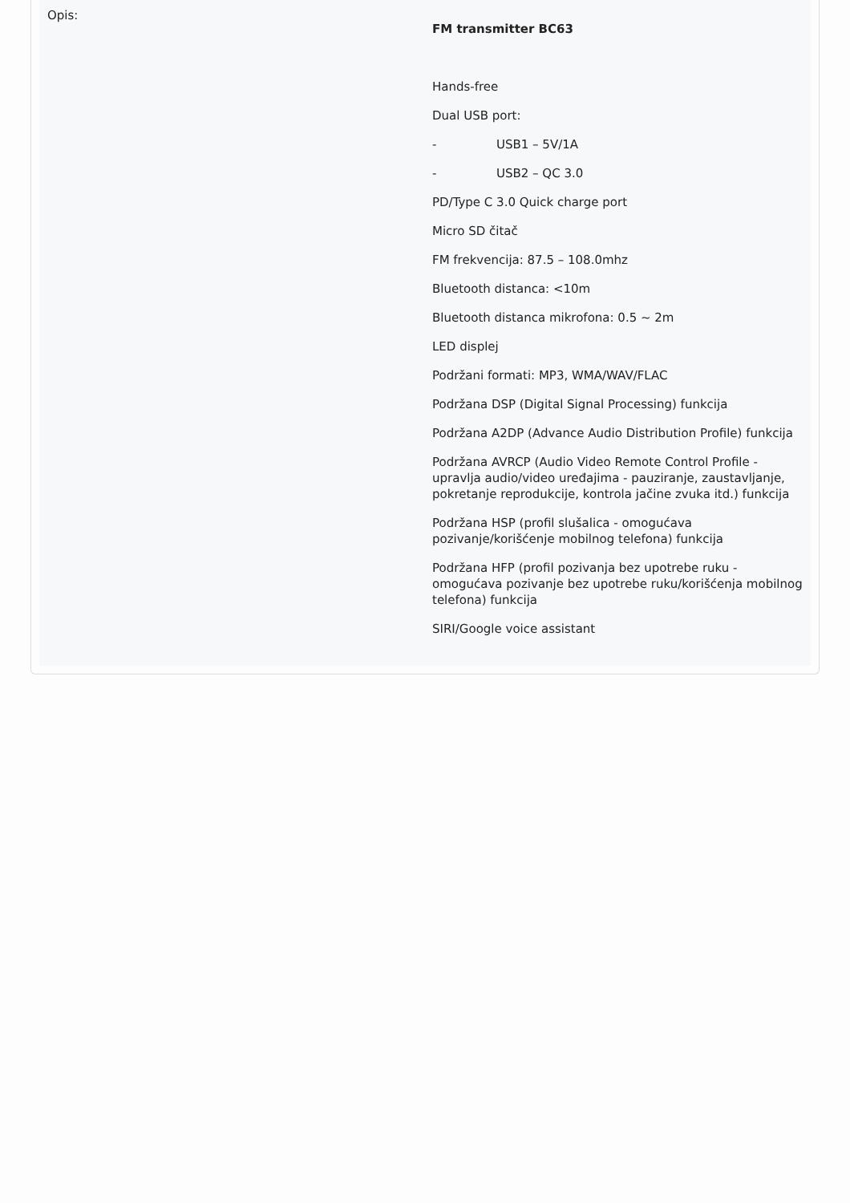| Opis: | FM transmitter BC63 Hands-free Dual USB port: - USB1 – 5V/1A - USB2 – QC 3.0 PD/Type C 3.0 Quick charge port Micro SD čitač FM frekvencija: 87.5 – 108.0mhz Bluetooth distanca: <10m Bluetooth distanca mikrofona: 0.5 ~ 2m LED displej Podržani formati: MP3, WMA/WAV/FLAC Podržana DSP (Digital Signal Processing) funkcija Podržana A2DP (Advance Audio Distribution Profile) funkcija Podržana AVRCP (Audio Video Remote Control Profile - upravlja audio/video uređajima - pauziranje, zaustavljanje, pokretanje reprodukcije, kontrola jačine zvuka itd.) funkcija Podržana HSP (profil slušalica - omogućava pozivanje/korišćenje mobilnog telefona) funkcija Podržana HFP (profil pozivanja bez upotrebe ruku - omogućava pozivanje bez upotrebe ruku/korišćenja mobilnog telefona) funkcija SIRI/Google voice assistant |